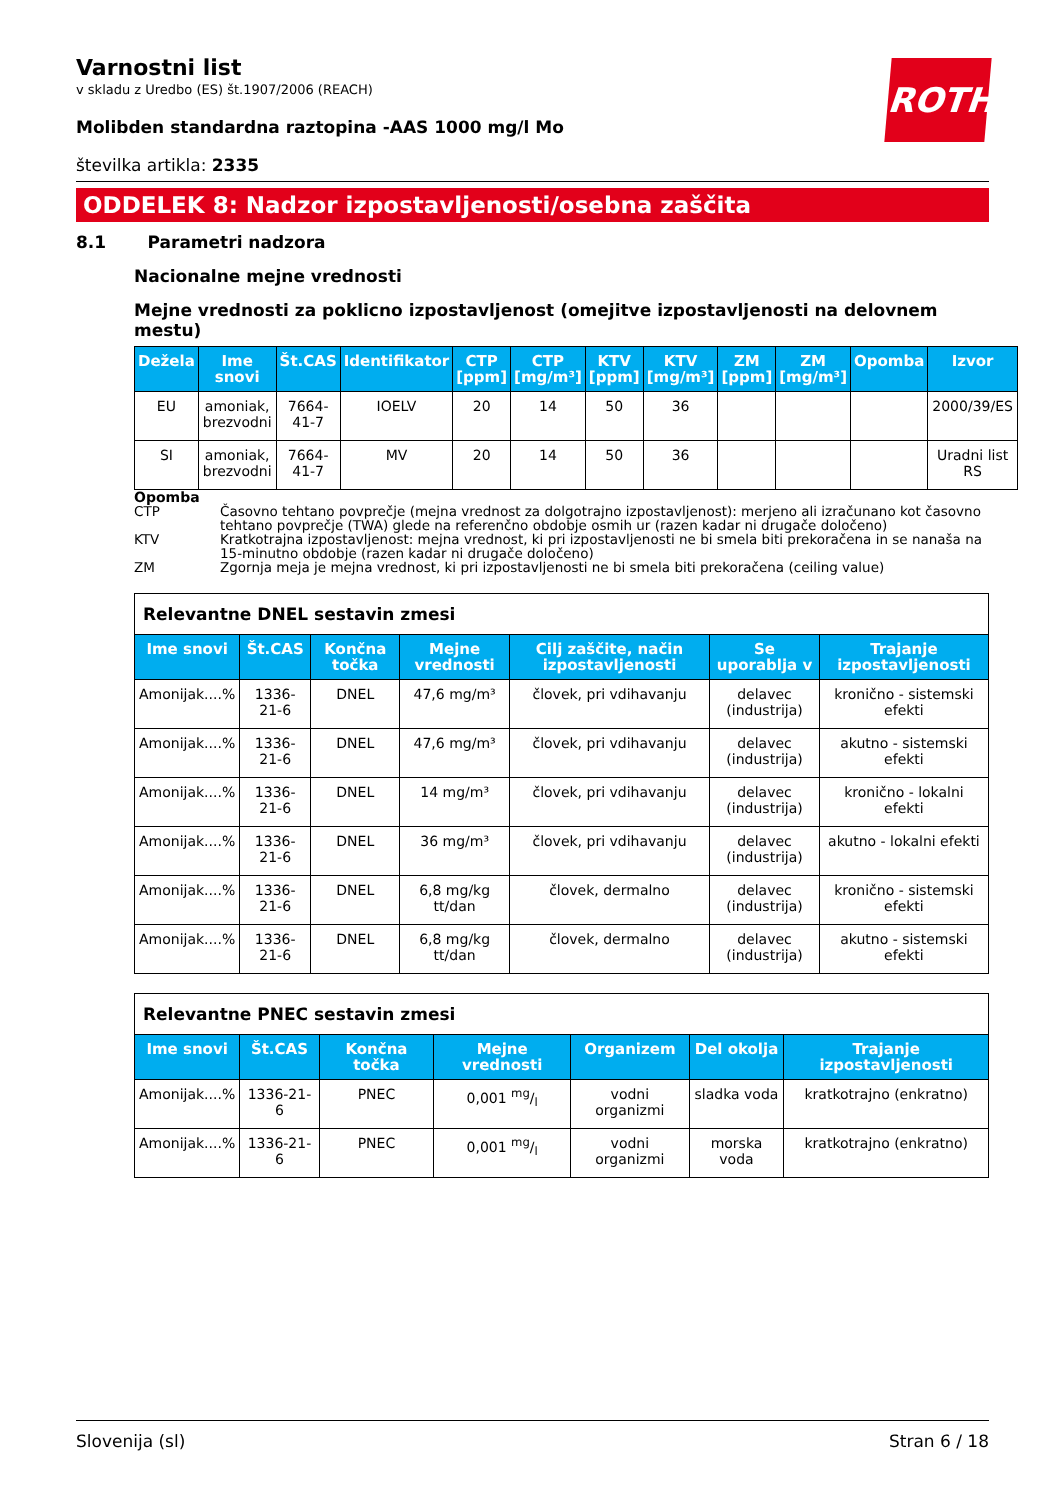ROTH
Varnostni list
v skladu z Uredbo (ES) št.1907/2006 (REACH)
Molibden standardna raztopina -AAS 1000 mg/l Mo
številka artikla: 2335
ODDELEK 8: Nadzor izpostavljenosti/osebna zaščita
8.1 Parametri nadzora
Nacionalne mejne vrednosti
Mejne vrednosti za poklicno izpostavljenost (omejitve izpostavljenosti na delovnem mestu)
| Dežela | Ime snovi | Št.CAS | Identifikator | CTP [ppm] | CTP [mg/m³] | KTV [ppm] | KTV [mg/m³] | ZM [ppm] | ZM [mg/m³] | Opomba | Izvor |
| --- | --- | --- | --- | --- | --- | --- | --- | --- | --- | --- | --- |
| EU | amoniak, brezvodni | 7664-41-7 | IOELV | 20 | 14 | 50 | 36 | | | | 2000/39/ES |
| SI | amoniak, brezvodni | 7664-41-7 | MV | 20 | 14 | 50 | 36 | | | | Uradni list RS |
Opomba
CTP Časovno tehtano povprečje (mejna vrednost za dolgotrajno izpostavljenost): merjeno ali izračunano kot časovno tehtano povprečje (TWA) glede na referenčno obdobje osmih ur (razen kadar ni drugače določeno)
KTV Kratkotrajna izpostavljenost: mejna vrednost, ki pri izpostavljenosti ne bi smela biti prekoračena in se nanaša na 15-minutno obdobje (razen kadar ni drugače določeno)
ZM Zgornja meja je mejna vrednost, ki pri izpostavljenosti ne bi smela biti prekoračena (ceiling value)
| Relevantne DNEL sestavin zmesi | | | | | | |
| Ime snovi | Št.CAS | Končna točka | Mejne vrednosti | Cilj zaščite, način izpostavljenosti | Se uporablja v | Trajanje izpostavljenosti |
| Amonijak....% | 1336-21-6 | DNEL | 47,6 mg/m³ | človek, pri vdihavanju | delavec (industrija) | kronično - sistemski efekti |
| Amonijak....% | 1336-21-6 | DNEL | 47,6 mg/m³ | človek, pri vdihavanju | delavec (industrija) | akutno - sistemski efekti |
| Amonijak....% | 1336-21-6 | DNEL | 14 mg/m³ | človek, pri vdihavanju | delavec (industrija) | kronično - lokalni efekti |
| Amonijak....% | 1336-21-6 | DNEL | 36 mg/m³ | človek, pri vdihavanju | delavec (industrija) | akutno - lokalni efekti |
| Amonijak....% | 1336-21-6 | DNEL | 6,8 mg/kg tt/dan | človek, dermalno | delavec (industrija) | kronično - sistemski efekti |
| Amonijak....% | 1336-21-6 | DNEL | 6,8 mg/kg tt/dan | človek, dermalno | delavec (industrija) | akutno - sistemski efekti |
| Relevantne PNEC sestavin zmesi | | | | | | |
| Ime snovi | Št.CAS | Končna točka | Mejne vrednosti | Organizem | Del okolja | Trajanje izpostavljenosti |
| Amonijak....% | 1336-21-6 | PNEC | 0,001 mg/l | vodni organizmi | sladka voda | kratkotrajno (enkratno) |
| Amonijak....% | 1336-21-6 | PNEC | 0,001 mg/l | vodni organizmi | morska voda | kratkotrajno (enkratno) |
Slovenija (sl) Stran 6 / 18